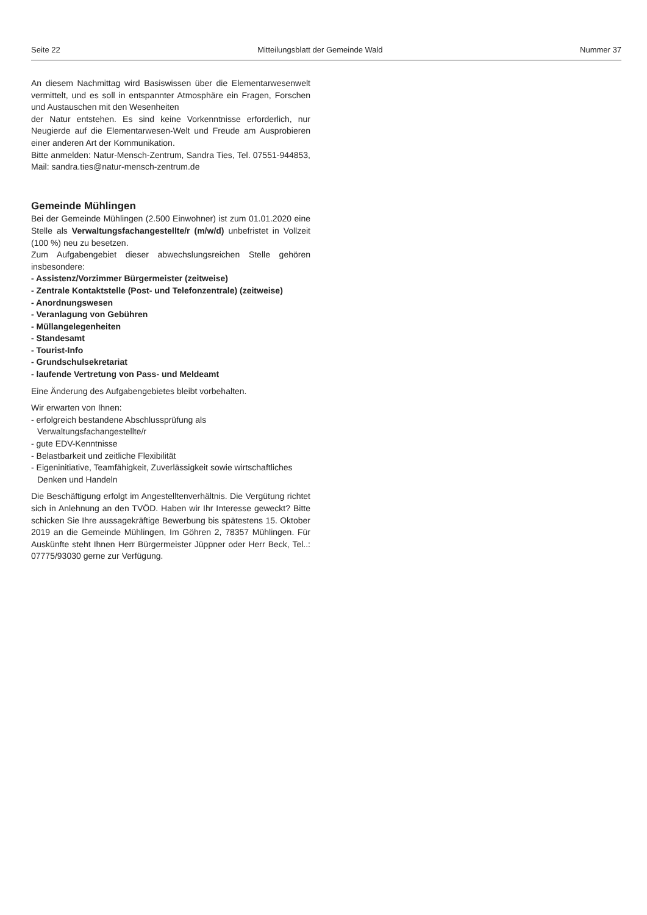Seite 22 Mitteilungsblatt der Gemeinde Wald Nummer 37
An diesem Nachmittag wird Basiswissen über die Elementarwesenwelt vermittelt, und es soll in entspannter Atmosphäre ein Fragen, Forschen und Austauschen mit den Wesenheiten
der Natur entstehen. Es sind keine Vorkenntnisse erforderlich, nur Neugierde auf die Elementarwesen-Welt und Freude am Ausprobieren einer anderen Art der Kommunikation.
Bitte anmelden: Natur-Mensch-Zentrum, Sandra Ties, Tel. 07551-944853, Mail: sandra.ties@natur-mensch-zentrum.de
Gemeinde Mühlingen
Bei der Gemeinde Mühlingen (2.500 Einwohner) ist zum 01.01.2020 eine Stelle als Verwaltungsfachangestellte/r (m/w/d) unbefristet in Vollzeit (100 %) neu zu besetzen.
Zum Aufgabengebiet dieser abwechslungsreichen Stelle gehören insbesondere:
- Assistenz/Vorzimmer Bürgermeister (zeitweise)
- Zentrale Kontaktstelle (Post- und Telefonzentrale) (zeitweise)
- Anordnungswesen
- Veranlagung von Gebühren
- Müllangelegenheiten
- Standesamt
- Tourist-Info
- Grundschulsekretariat
- laufende Vertretung von Pass- und Meldeamt
Eine Änderung des Aufgabengebietes bleibt vorbehalten.
Wir erwarten von Ihnen:
- erfolgreich bestandene Abschlussprüfung als Verwaltungsfachangestellte/r
- gute EDV-Kenntnisse
- Belastbarkeit und zeitliche Flexibilität
- Eigeninitiative, Teamfähigkeit, Zuverlässigkeit sowie wirtschaftliches Denken und Handeln
Die Beschäftigung erfolgt im Angestelltenverhältnis. Die Vergütung richtet sich in Anlehnung an den TVÖD. Haben wir Ihr Interesse geweckt? Bitte schicken Sie Ihre aussagekräftige Bewerbung bis spätestens 15. Oktober 2019 an die Gemeinde Mühlingen, Im Göhren 2, 78357 Mühlingen. Für Auskünfte steht Ihnen Herr Bürgermeister Jüppner oder Herr Beck, Tel..: 07775/93030 gerne zur Verfügung.